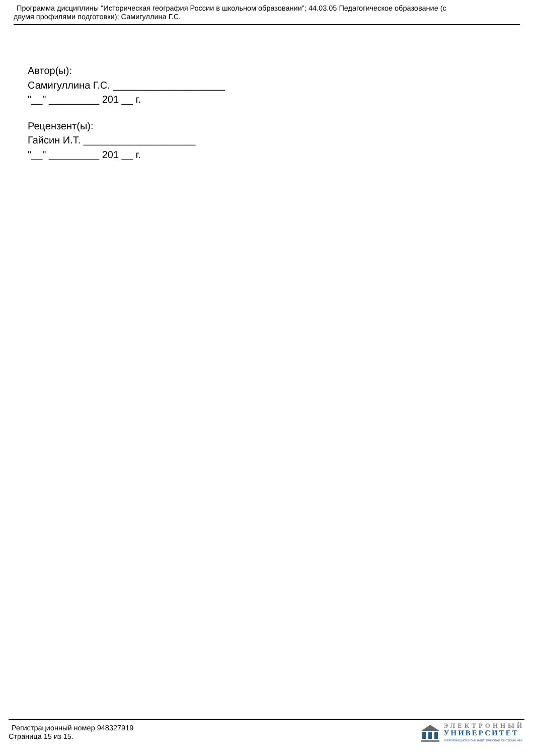Программа дисциплины "Историческая география России в школьном образовании"; 44.03.05 Педагогическое образование (с
двумя профилями подготовки); Самигуллина Г.С.
Автор(ы):
Самигуллина Г.С. ____________________
"__" _________ 201 __ г.
Рецензент(ы):
Гайсин И.Т. ____________________
"__" _________ 201 __ г.
Регистрационный номер 948327919
Страница 15 из 15.
ЭЛЕКТРОННЫЙ
УНИВЕРСИТЕТ
ИНФОРМАЦИОННО-АНАЛИТИЧЕСКАЯ СИСТЕМА КФУ